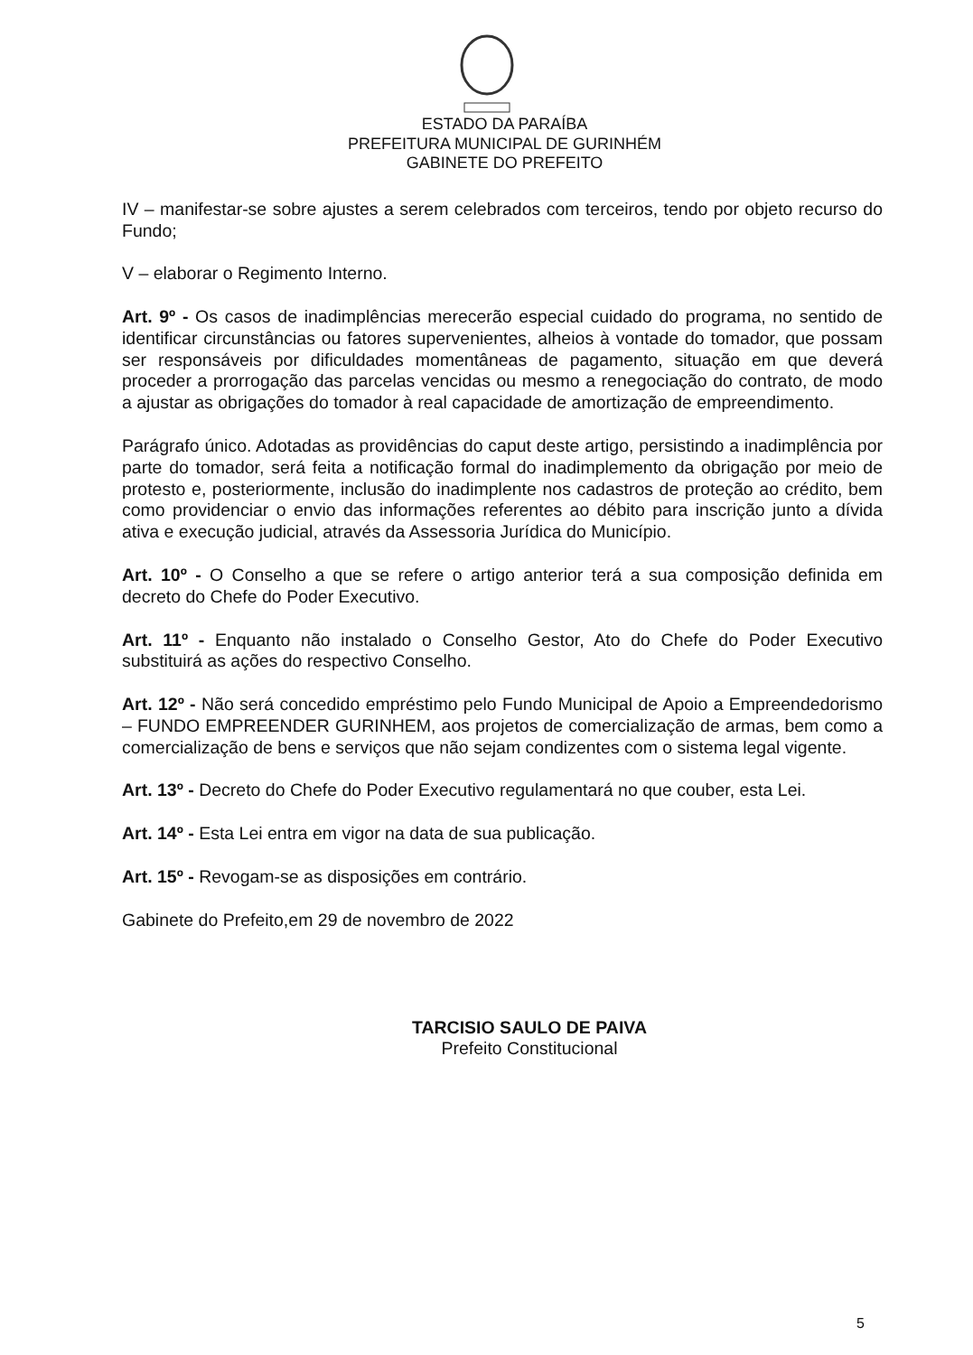ESTADO DA PARAÍBA
PREFEITURA MUNICIPAL DE GURINHÉM
GABINETE DO PREFEITO
IV – manifestar-se sobre ajustes a serem celebrados com terceiros, tendo por objeto recurso do Fundo;
V – elaborar o Regimento Interno.
Art. 9º - Os casos de inadimplências merecerão especial cuidado do programa, no sentido de identificar circunstâncias ou fatores supervenientes, alheios à vontade do tomador, que possam ser responsáveis por dificuldades momentâneas de pagamento, situação em que deverá proceder a prorrogação das parcelas vencidas ou mesmo a renegociação do contrato, de modo a ajustar as obrigações do tomador à real capacidade de amortização de empreendimento.
Parágrafo único. Adotadas as providências do caput deste artigo, persistindo a inadimplência por parte do tomador, será feita a notificação formal do inadimplemento da obrigação por meio de protesto e, posteriormente, inclusão do inadimplente nos cadastros de proteção ao crédito, bem como providenciar o envio das informações referentes ao débito para inscrição junto a dívida ativa e execução judicial, através da Assessoria Jurídica do Município.
Art. 10º - O Conselho a que se refere o artigo anterior terá a sua composição definida em decreto do Chefe do Poder Executivo.
Art. 11º - Enquanto não instalado o Conselho Gestor, Ato do Chefe do Poder Executivo substituirá as ações do respectivo Conselho.
Art. 12º - Não será concedido empréstimo pelo Fundo Municipal de Apoio a Empreendedorismo – FUNDO EMPREENDER GURINHEM, aos projetos de comercialização de armas, bem como a comercialização de bens e serviços que não sejam condizentes com o sistema legal vigente.
Art. 13º - Decreto do Chefe do Poder Executivo regulamentará no que couber, esta Lei.
Art. 14º - Esta Lei entra em vigor na data de sua publicação.
Art. 15º - Revogam-se as disposições em contrário.
Gabinete do Prefeito,em 29 de novembro de 2022
TARCISIO SAULO DE PAIVA
Prefeito Constitucional
5